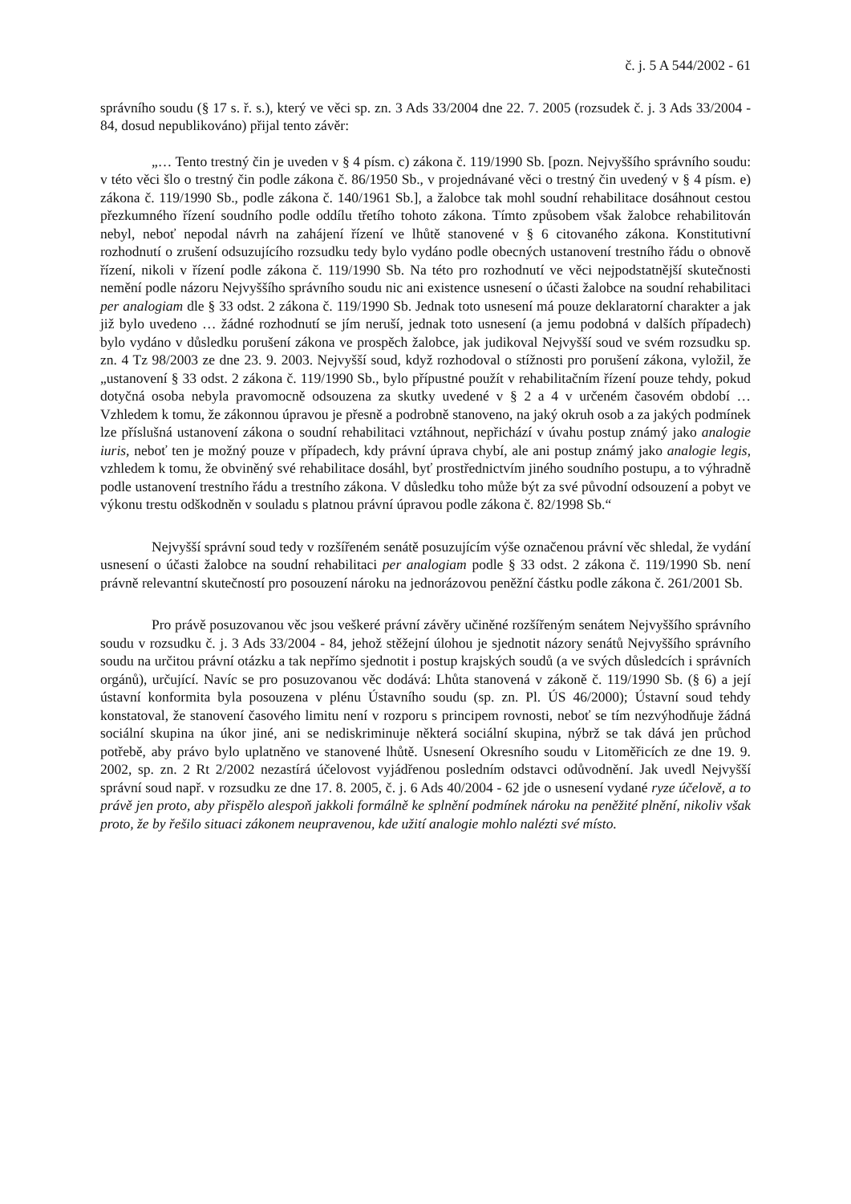č. j. 5 A 544/2002 - 61
správního soudu (§ 17 s. ř. s.), který ve věci sp. zn. 3 Ads 33/2004 dne 22. 7. 2005 (rozsudek č. j. 3 Ads 33/2004 - 84, dosud nepublikováno) přijal tento závěr:
„… Tento trestný čin je uveden v § 4 písm. c) zákona č. 119/1990 Sb. [pozn. Nejvyššího správního soudu: v této věci šlo o trestný čin podle zákona č. 86/1950 Sb., v projednávané věci o trestný čin uvedený v § 4 písm. e) zákona č. 119/1990 Sb., podle zákona č. 140/1961 Sb.], a žalobce tak mohl soudní rehabilitace dosáhnout cestou přezkumného řízení soudního podle oddílu třetího tohoto zákona. Tímto způsobem však žalobce rehabilitován nebyl, neboť nepodal návrh na zahájení řízení ve lhůtě stanovené v § 6 citovaného zákona. Konstitutivní rozhodnutí o zrušení odsuzujícího rozsudku tedy bylo vydáno podle obecných ustanovení trestního řádu o obnově řízení, nikoli v řízení podle zákona č. 119/1990 Sb. Na této pro rozhodnutí ve věci nejpodstatnější skutečnosti nemění podle názoru Nejvyššího správního soudu nic ani existence usnesení o účasti žalobce na soudní rehabilitaci per analogiam dle § 33 odst. 2 zákona č. 119/1990 Sb. Jednak toto usnesení má pouze deklaratorní charakter a jak již bylo uvedeno … žádné rozhodnutí se jím neruší, jednak toto usnesení (a jemu podobná v dalších případech) bylo vydáno v důsledku porušení zákona ve prospěch žalobce, jak judikoval Nejvyšší soud ve svém rozsudku sp. zn. 4 Tz 98/2003 ze dne 23. 9. 2003. Nejvyšší soud, když rozhodoval o stížnosti pro porušení zákona, vyložil, že „ustanovení § 33 odst. 2 zákona č. 119/1990 Sb., bylo přípustné použít v rehabilitačním řízení pouze tehdy, pokud dotyčná osoba nebyla pravomocně odsouzena za skutky uvedené v § 2 a 4 v určeném časovém období … Vzhledem k tomu, že zákonnou úpravou je přesně a podrobně stanoveno, na jaký okruh osob a za jakých podmínek lze příslušná ustanovení zákona o soudní rehabilitaci vztáhnout, nepřichází v úvahu postup známý jako analogie iuris, neboť ten je možný pouze v případech, kdy právní úprava chybí, ale ani postup známý jako analogie legis, vzhledem k tomu, že obviněný své rehabilitace dosáhl, byť prostřednictvím jiného soudního postupu, a to výhradně podle ustanovení trestního řádu a trestního zákona. V důsledku toho může být za své původní odsouzení a pobyt ve výkonu trestu odškodněn v souladu s platnou právní úpravou podle zákona č. 82/1998 Sb.“
Nejvyšší správní soud tedy v rozšířeném senátě posuzujícím výše označenou právní věc shledal, že vydání usnesení o účasti žalobce na soudní rehabilitaci per analogiam podle § 33 odst. 2 zákona č. 119/1990 Sb. není právně relevantní skutečností pro posouzení nároku na jednorázovou peněžní částku podle zákona č. 261/2001 Sb.
Pro právě posuzovanou věc jsou veškeré právní závěry učiněné rozšířeným senátem Nejvyššího správního soudu v rozsudku č. j. 3 Ads 33/2004 - 84, jehož stěžejní úlohou je sjednotit názory senátů Nejvyššího správního soudu na určitou právní otázku a tak nepřímo sjednotit i postup krajských soudů (a ve svých důsledcích i správních orgánů), určující. Navíc se pro posuzovanou věc dodává: Lhůta stanovená v zákoně č. 119/1990 Sb. (§ 6) a její ústavní konformita byla posouzena v plénu Ústavního soudu (sp. zn. Pl. ÚS 46/2000); Ústavní soud tehdy konstatoval, že stanovení časového limitu není v rozporu s principem rovnosti, neboť se tím nezvýhodňuje žádná sociální skupina na úkor jiné, ani se nediskriminuje některá sociální skupina, nýbrž se tak dává jen průchod potřebě, aby právo bylo uplatněno ve stanovené lhůtě. Usnesení Okresního soudu v Litoměřicích ze dne 19. 9. 2002, sp. zn. 2 Rt 2/2002 nezastírá účelovost vyjádřenou posledním odstavci odůvodnění. Jak uvedl Nejvyšší správní soud např. v rozsudku ze dne 17. 8. 2005, č. j. 6 Ads 40/2004 - 62 jde o usnesení vydané ryze účelově, a to právě jen proto, aby přispělo alespoň jakkoli formálně ke splnění podmínek nároku na peněžité plnění, nikoliv však proto, že by řešilo situaci zákonem neupravenou, kde užití analogie mohlo nalézti své místo.